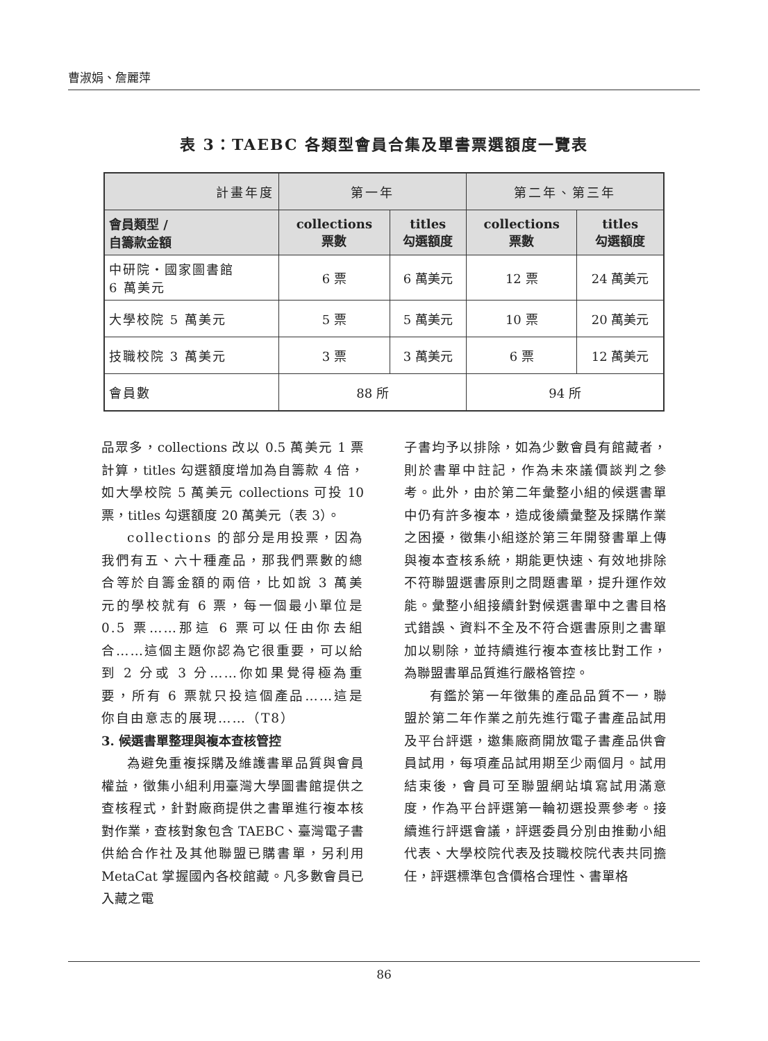曹淑娟、詹麗萍
表 3：TAEBC 各類型會員合集及單書票選額度一覽表
| 計畫年度 | 第一年 | | 第二年、第三年 | |
| --- | --- | --- | --- | --- |
| 會員類型 / 自籌款金額 | collections 票數 | titles 勾選額度 | collections 票數 | titles 勾選額度 |
| 中研院・國家圖書館 6 萬美元 | 6 票 | 6 萬美元 | 12 票 | 24 萬美元 |
| 大學校院 5 萬美元 | 5 票 | 5 萬美元 | 10 票 | 20 萬美元 |
| 技職校院 3 萬美元 | 3 票 | 3 萬美元 | 6 票 | 12 萬美元 |
| 會員數 | 88 所 | | 94 所 | |
品眾多，collections 改以 0.5 萬美元 1 票計算，titles 勾選額度增加為自籌款 4 倍，如大學校院 5 萬美元 collections 可投 10 票，titles 勾選額度 20 萬美元（表 3）。
collections 的部分是用投票，因為我們有五、六十種產品，那我們票數的總合等於自籌金額的兩倍，比如說 3 萬美元的學校就有 6 票，每一個最小單位是 0.5 票……那這 6 票可以任由你去組合……這個主題你認為它很重要，可以給到 2 分或 3 分……你如果覺得極為重要，所有 6 票就只投這個產品……這是你自由意志的展現……（T8）
3. 候選書單整理與複本查核管控
為避免重複採購及維護書單品質與會員權益，徵集小組利用臺灣大學圖書館提供之查核程式，針對廠商提供之書單進行複本核對作業，查核對象包含 TAEBC、臺灣電子書供給合作社及其他聯盟已購書單，另利用 MetaCat 掌握國內各校館藏。凡多數會員已入藏之電
子書均予以排除，如為少數會員有館藏者，則於書單中註記，作為未來議價談判之參考。此外，由於第二年彙整小組的候選書單中仍有許多複本，造成後續彙整及採購作業之困擾，徵集小組遂於第三年開發書單上傳與複本查核系統，期能更快速、有效地排除不符聯盟選書原則之問題書單，提升運作效能。彙整小組接續針對候選書單中之書目格式錯誤、資料不全及不符合選書原則之書單加以剔除，並持續進行複本查核比對工作，為聯盟書單品質進行嚴格管控。
有鑑於第一年徵集的產品品質不一，聯盟於第二年作業之前先進行電子書產品試用及平台評選，邀集廠商開放電子書產品供會員試用，每項產品試用期至少兩個月。試用結束後，會員可至聯盟網站填寫試用滿意度，作為平台評選第一輪初選投票參考。接續進行評選會議，評選委員分別由推動小組代表、大學校院代表及技職校院代表共同擔任，評選標準包含價格合理性、書單格
86